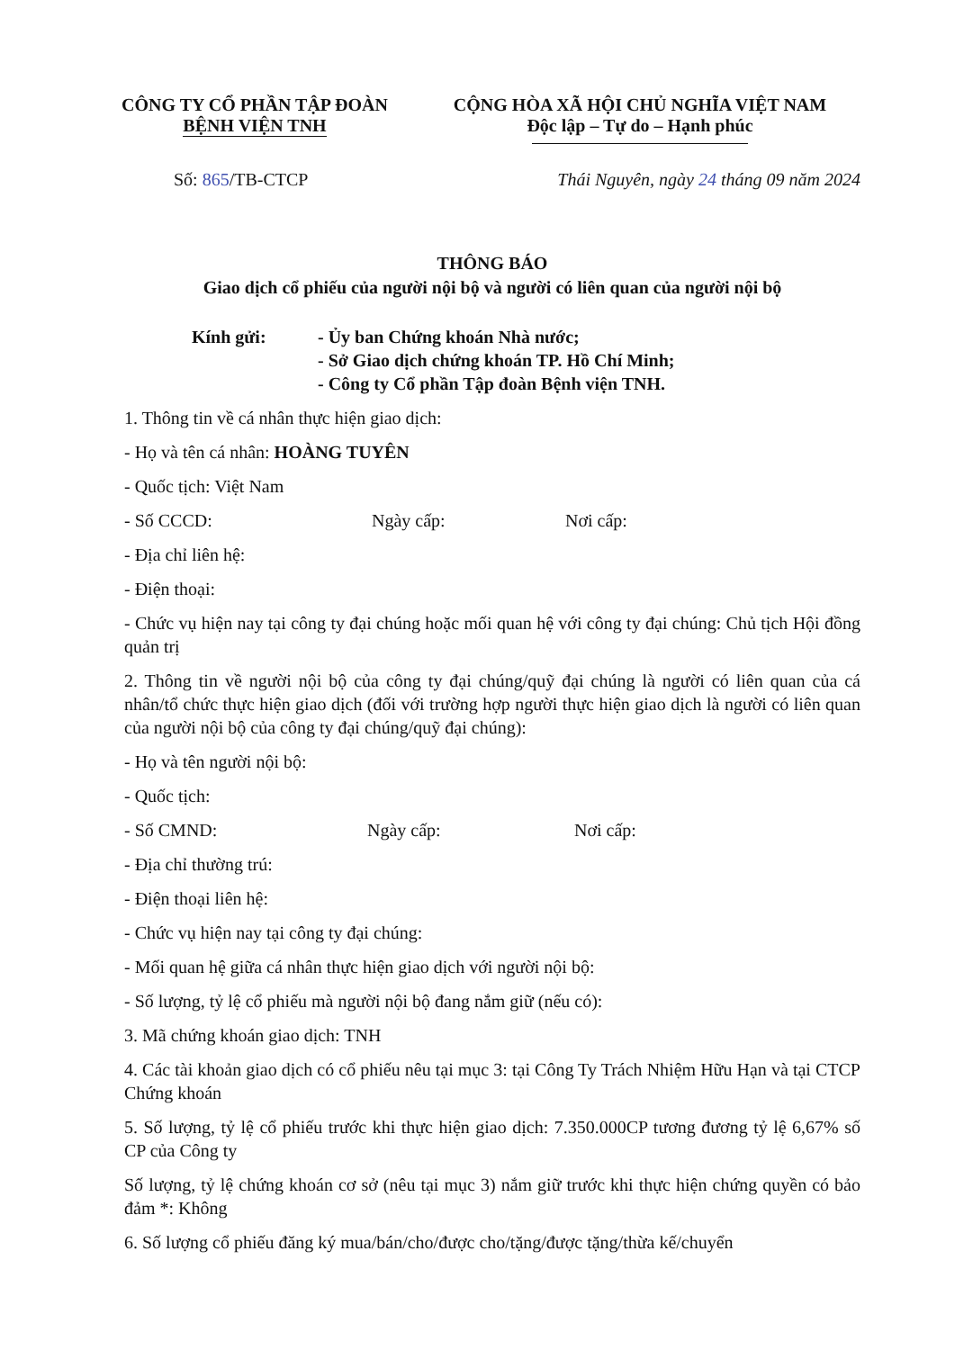CÔNG TY CỔ PHẦN TẬP ĐOÀN
BỆNH VIỆN TNH
CỘNG HÒA XÃ HỘI CHỦ NGHĨA VIỆT NAM
Độc lập – Tự do – Hạnh phúc
Số: 865/TB-CTCP Thái Nguyên, ngày 24 tháng 09 năm 2024
THÔNG BÁO
Giao dịch cổ phiếu của người nội bộ và người có liên quan của người nội bộ
Kính gửi: - Ủy ban Chứng khoán Nhà nước;
- Sở Giao dịch chứng khoán TP. Hồ Chí Minh;
- Công ty Cổ phần Tập đoàn Bệnh viện TNH.
1. Thông tin về cá nhân thực hiện giao dịch:
- Họ và tên cá nhân: HOÀNG TUYÊN
- Quốc tịch: Việt Nam
- Số CCCD: Ngày cấp: Nơi cấp:
- Địa chỉ liên hệ:
- Điện thoại:
- Chức vụ hiện nay tại công ty đại chúng hoặc mối quan hệ với công ty đại chúng: Chủ tịch Hội đồng quản trị
2. Thông tin về người nội bộ của công ty đại chúng/quỹ đại chúng là người có liên quan của cá nhân/tổ chức thực hiện giao dịch (đối với trường hợp người thực hiện giao dịch là người có liên quan của người nội bộ của công ty đại chúng/quỹ đại chúng):
- Họ và tên người nội bộ:
- Quốc tịch:
- Số CMND: Ngày cấp: Nơi cấp:
- Địa chỉ thường trú:
- Điện thoại liên hệ:
- Chức vụ hiện nay tại công ty đại chúng:
- Mối quan hệ giữa cá nhân thực hiện giao dịch với người nội bộ:
- Số lượng, tỷ lệ cổ phiếu mà người nội bộ đang nắm giữ (nếu có):
3. Mã chứng khoán giao dịch: TNH
4. Các tài khoản giao dịch có cổ phiếu nêu tại mục 3: tại Công Ty Trách Nhiệm Hữu Hạn và tại CTCP Chứng khoán
5. Số lượng, tỷ lệ cổ phiếu trước khi thực hiện giao dịch: 7.350.000CP tương đương tỷ lệ 6,67% số CP của Công ty
Số lượng, tỷ lệ chứng khoán cơ sở (nêu tại mục 3) nắm giữ trước khi thực hiện chứng quyền có bảo đảm *: Không
6. Số lượng cổ phiếu đăng ký mua/bán/cho/được cho/tặng/được tặng/thừa kế/chuyển